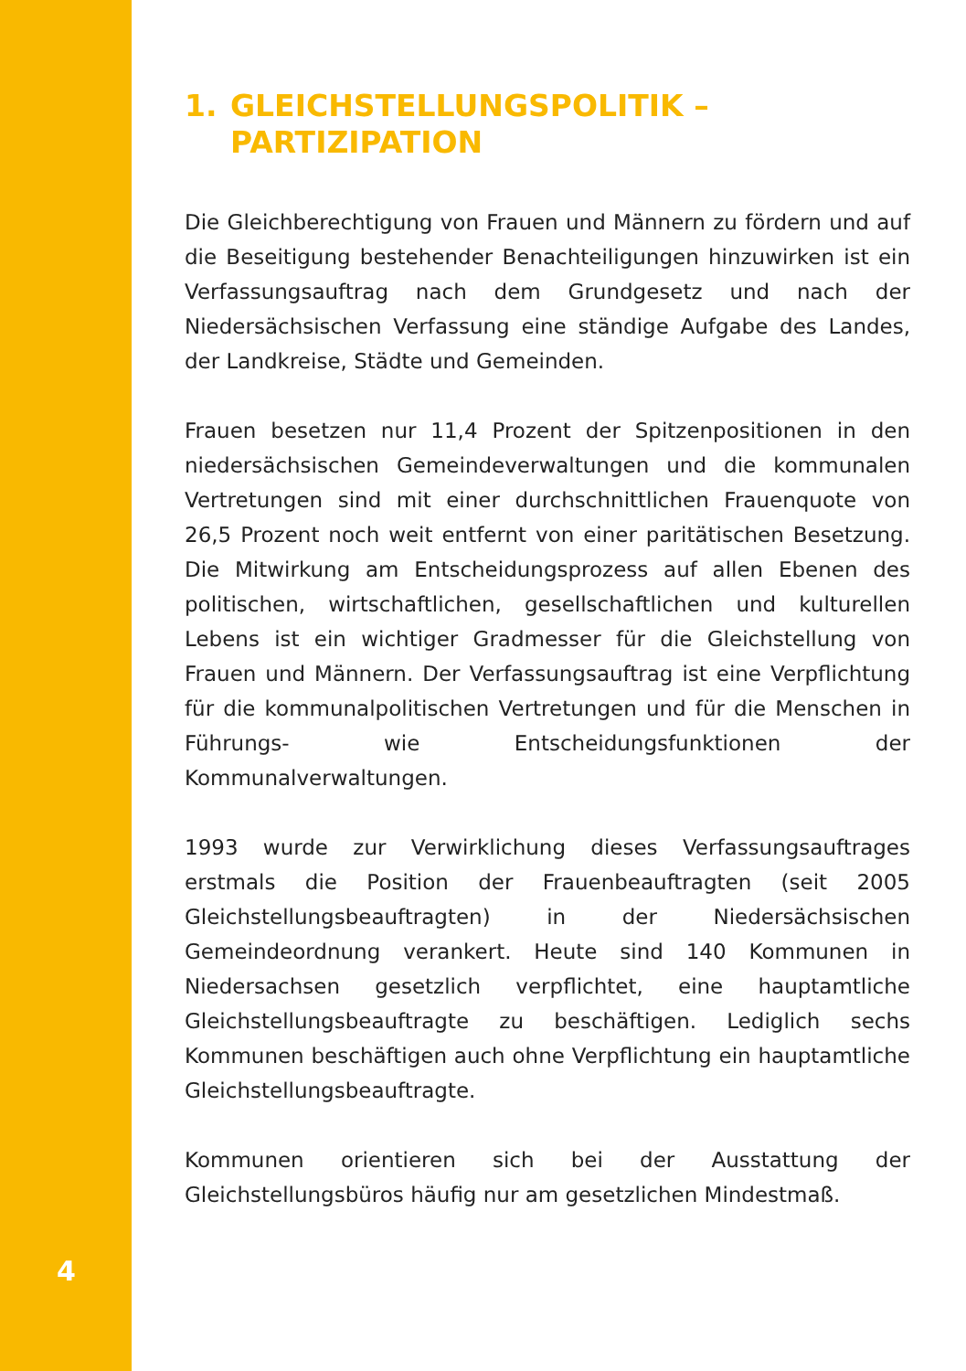4
1. GLEICHSTELLUNGSPOLITIK –
PARTIZIPATION
Die Gleichberechtigung von Frauen und Männern zu fördern und auf die Beseitigung bestehender Benachteiligungen hinzuwirken ist ein Verfassungsauftrag nach dem Grundgesetz und nach der Niedersächsischen Verfassung eine ständige Aufgabe des Landes, der Landkreise, Städte und Gemeinden.
Frauen besetzen nur 11,4 Prozent der Spitzenpositionen in den niedersächsischen Gemeindeverwaltungen und die kommunalen Vertretungen sind mit einer durchschnittlichen Frauenquote von 26,5 Prozent noch weit entfernt von einer paritätischen Besetzung. Die Mitwirkung am Entscheidungsprozess auf allen Ebenen des politischen, wirtschaftlichen, gesellschaftlichen und kulturellen Lebens ist ein wichtiger Gradmesser für die Gleichstellung von Frauen und Männern. Der Verfassungsauftrag ist eine Verpflichtung für die kommunalpolitischen Vertretungen und für die Menschen in Führungs- wie Entscheidungsfunktionen der Kommunalverwaltungen.
1993 wurde zur Verwirklichung dieses Verfassungsauftrages erstmals die Position der Frauenbeauftragten (seit 2005 Gleichstellungsbeauftragten) in der Niedersächsischen Gemeindeordnung verankert. Heute sind 140 Kommunen in Niedersachsen gesetzlich verpflichtet, eine hauptamtliche Gleichstellungsbeauftragte zu beschäftigen. Lediglich sechs Kommunen beschäftigen auch ohne Verpflichtung ein hauptamtliche Gleichstellungsbeauftragte.
Kommunen orientieren sich bei der Ausstattung der Gleichstellungsbüros häufig nur am gesetzlichen Mindestmaß.